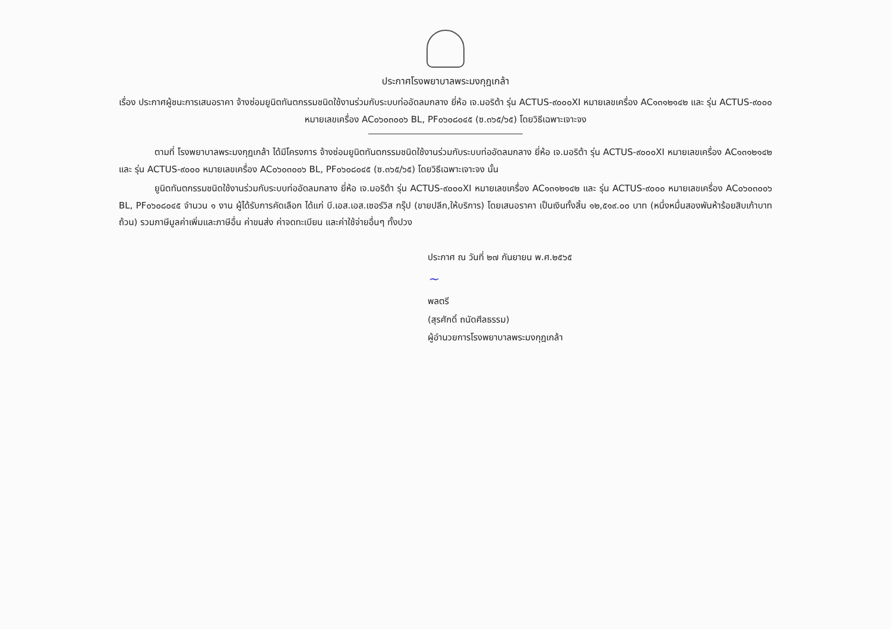ประกาศโรงพยาบาลพระมงกุฎเกล้า
เรื่อง ประกาศผู้ชนะการเสนอราคา จ้างซ่อมยูนิตทันตกรรมชนิดใช้งานร่วมกับระบบท่ออัดลมกลาง ยี่ห้อ เจ.มอริต้า รุ่น ACTUS-๙๐๐๐XI หมายเลขเครื่อง AC๑๓๑๒๑๔๒ และ รุ่น ACTUS-๙๐๐๐ หมายเลขเครื่อง AC๐๖๐๓๐๐๖ BL, PF๐๖๐๘๐๔๕ (ซ.๓๖๕/๖๕) โดยวิธีเฉพาะเจาะจง
ตามที่ โรงพยาบาลพระมงกุฎเกล้า ได้มีโครงการ จ้างซ่อมยูนิตทันตกรรมชนิดใช้งานร่วมกับระบบท่ออัดลมกลาง ยี่ห้อ เจ.มอริต้า รุ่น ACTUS-๙๐๐๐XI หมายเลขเครื่อง AC๑๓๑๒๑๔๒ และ รุ่น ACTUS-๙๐๐๐ หมายเลขเครื่อง AC๐๖๐๓๐๐๖ BL, PF๐๖๐๘๐๔๕ (ซ.๓๖๕/๖๕) โดยวิธีเฉพาะเจาะจง นั้น
ยูนิตทันตกรรมชนิดใช้งานร่วมกับระบบท่ออัดลมกลาง ยี่ห้อ เจ.มอริต้า รุ่น ACTUS-๙๐๐๐XI หมายเลขเครื่อง AC๑๓๑๒๑๔๒ และ รุ่น ACTUS-๙๐๐๐ หมายเลขเครื่อง AC๐๖๐๓๐๐๖ BL, PF๐๖๐๘๐๔๕ จำนวน ๑ งาน ผู้ได้รับการคัดเลือก ได้แก่ บี.เอส.เอส.เซอร์วิส กรุ๊ป (ขายปลีก,ให้บริการ) โดยเสนอราคา เป็นเงินทั้งสิ้น ๑๒,๕๑๙.๐๐ บาท (หนึ่งหมื่นสองพันห้าร้อยสิบเก้าบาทถ้วน) รวมภาษีมูลค่าเพิ่มและภาษีอื่น ค่าขนส่ง ค่าจดทะเบียน และค่าใช้จ่ายอื่นๆ ทั้งปวง
ประกาศ ณ วันที่ ๒๗ กันยายน พ.ศ.๒๕๖๕
~
พลตรี
(สุรศักดิ์ ถนัดศีลธรรม)
ผู้อำนวยการโรงพยาบาลพระมงกุฎเกล้า